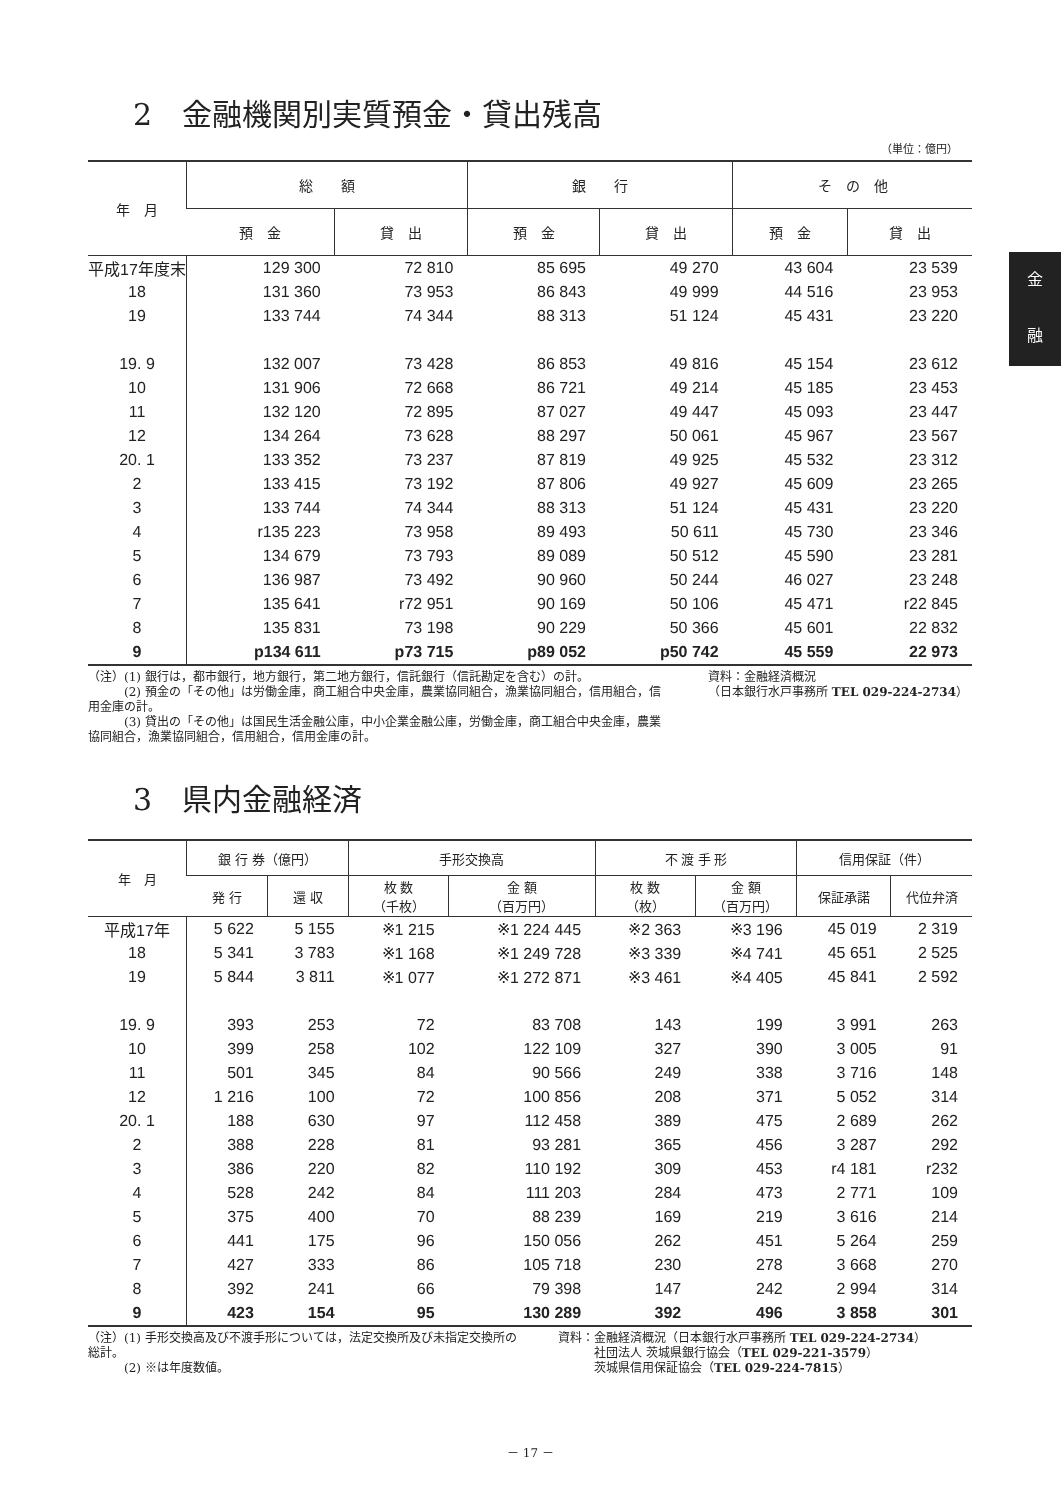金
融
2　金融機関別実質預金・貸出残高
（単位：億円）
| 年 月 | 総 額 | | 銀 行 | | そ の 他 | |
| --- | --- | --- | --- | --- | --- | --- |
| | 預 金 | 貸 出 | 預 金 | 貸 出 | 預 金 | 貸 出 |
| 平成17年度末 | 129 300 | 72 810 | 85 695 | 49 270 | 43 604 | 23 539 |
| 18 | 131 360 | 73 953 | 86 843 | 49 999 | 44 516 | 23 953 |
| 19 | 133 744 | 74 344 | 88 313 | 51 124 | 45 431 | 23 220 |
| 19. 9 | 132 007 | 73 428 | 86 853 | 49 816 | 45 154 | 23 612 |
| 10 | 131 906 | 72 668 | 86 721 | 49 214 | 45 185 | 23 453 |
| 11 | 132 120 | 72 895 | 87 027 | 49 447 | 45 093 | 23 447 |
| 12 | 134 264 | 73 628 | 88 297 | 50 061 | 45 967 | 23 567 |
| 20. 1 | 133 352 | 73 237 | 87 819 | 49 925 | 45 532 | 23 312 |
| 2 | 133 415 | 73 192 | 87 806 | 49 927 | 45 609 | 23 265 |
| 3 | 133 744 | 74 344 | 88 313 | 51 124 | 45 431 | 23 220 |
| 4 | r135 223 | 73 958 | 89 493 | 50 611 | 45 730 | 23 346 |
| 5 | 134 679 | 73 793 | 89 089 | 50 512 | 45 590 | 23 281 |
| 6 | 136 987 | 73 492 | 90 960 | 50 244 | 46 027 | 23 248 |
| 7 | 135 641 | r72 951 | 90 169 | 50 106 | 45 471 | r22 845 |
| 8 | 135 831 | 73 198 | 90 229 | 50 366 | 45 601 | 22 832 |
| 9 | p134 611 | p73 715 | p89 052 | p50 742 | 45 559 | 22 973 |
（注）(1) 銀行は，都市銀行，地方銀行，第二地方銀行，信託銀行（信託勘定を含む）の計。
　　　(2) 預金の「その他」は労働金庫，商工組合中央金庫，農業協同組合，漁業協同組合，信用組合，信用金庫の計。
　　　(3) 貸出の「その他」は国民生活金融公庫，中小企業金融公庫，労働金庫，商工組合中央金庫，農業協同組合，漁業協同組合，信用組合，信用金庫の計。
資料：金融経済概況
（日本銀行水戸事務所 TEL 029-224-2734）
3　県内金融経済
| 年 月 | 銀 行 券（億円） | | 手形交換高 | | 不 渡 手 形 | | 信用保証（件） | |
| --- | --- | --- | --- | --- | --- | --- | --- | --- |
| | 発 行 | 還 収 | 枚 数 （千枚） | 金 額 （百万円） | 枚 数 （枚） | 金 額 （百万円） | 保証承諾 | 代位弁済 |
| 平成17年 | 5 622 | 5 155 | ※1 215 | ※1 224 445 | ※2 363 | ※3 196 | 45 019 | 2 319 |
| 18 | 5 341 | 3 783 | ※1 168 | ※1 249 728 | ※3 339 | ※4 741 | 45 651 | 2 525 |
| 19 | 5 844 | 3 811 | ※1 077 | ※1 272 871 | ※3 461 | ※4 405 | 45 841 | 2 592 |
| 19. 9 | 393 | 253 | 72 | 83 708 | 143 | 199 | 3 991 | 263 |
| 10 | 399 | 258 | 102 | 122 109 | 327 | 390 | 3 005 | 91 |
| 11 | 501 | 345 | 84 | 90 566 | 249 | 338 | 3 716 | 148 |
| 12 | 1 216 | 100 | 72 | 100 856 | 208 | 371 | 5 052 | 314 |
| 20. 1 | 188 | 630 | 97 | 112 458 | 389 | 475 | 2 689 | 262 |
| 2 | 388 | 228 | 81 | 93 281 | 365 | 456 | 3 287 | 292 |
| 3 | 386 | 220 | 82 | 110 192 | 309 | 453 | r4 181 | r232 |
| 4 | 528 | 242 | 84 | 111 203 | 284 | 473 | 2 771 | 109 |
| 5 | 375 | 400 | 70 | 88 239 | 169 | 219 | 3 616 | 214 |
| 6 | 441 | 175 | 96 | 150 056 | 262 | 451 | 5 264 | 259 |
| 7 | 427 | 333 | 86 | 105 718 | 230 | 278 | 3 668 | 270 |
| 8 | 392 | 241 | 66 | 79 398 | 147 | 242 | 2 994 | 314 |
| 9 | 423 | 154 | 95 | 130 289 | 392 | 496 | 3 858 | 301 |
（注）(1) 手形交換高及び不渡手形については，法定交換所及び未指定交換所の総計。
　　　(2) ※は年度数値。
資料：金融経済概況（日本銀行水戸事務所 TEL 029-224-2734）
　　　社団法人 茨城県銀行協会（TEL 029-221-3579）
　　　茨城県信用保証協会（TEL 029-224-7815）
－ 17 －